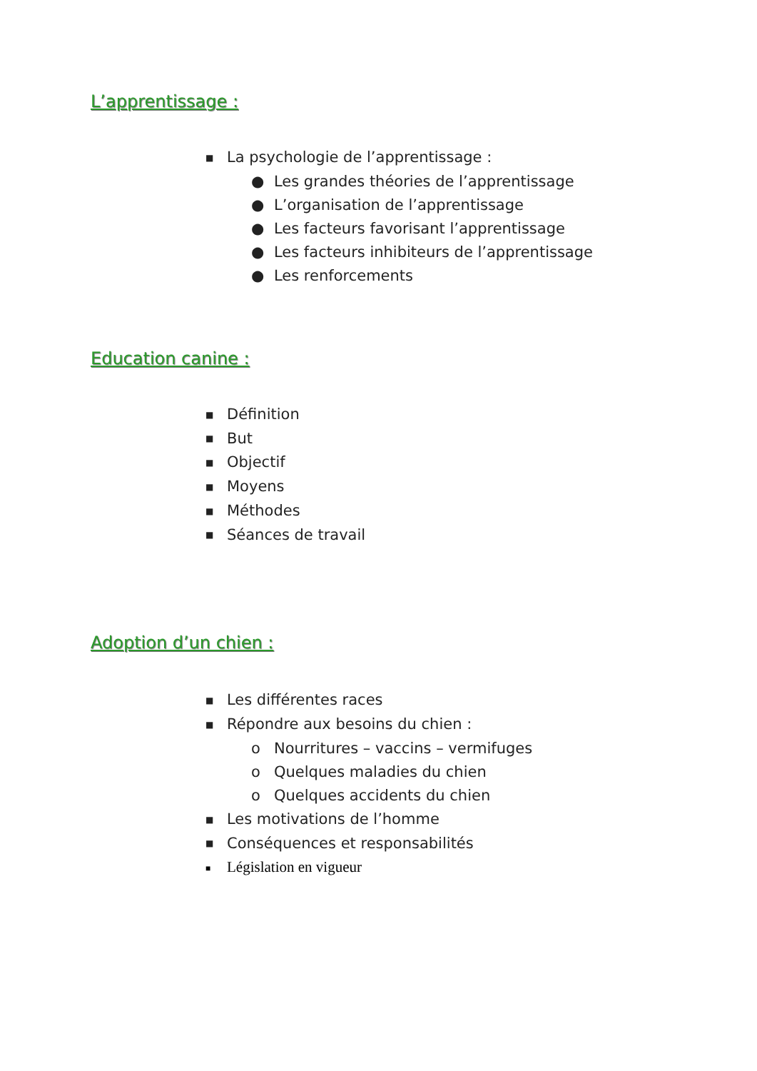L’apprentissage :
■ La psychologie de l’apprentissage :
● Les grandes théories de l’apprentissage
● L’organisation de l’apprentissage
● Les facteurs favorisant l’apprentissage
● Les facteurs inhibiteurs de l’apprentissage
● Les renforcements
Education canine :
■ Définition
■ But
■ Objectif
■ Moyens
■ Méthodes
■ Séances de travail
Adoption d’un chien :
■ Les différentes races
■ Répondre aux besoins du chien :
o Nourritures – vaccins – vermifuges
o Quelques maladies du chien
o Quelques accidents du chien
■ Les motivations de l’homme
■ Conséquences et responsabilités
■ Législation en vigueur